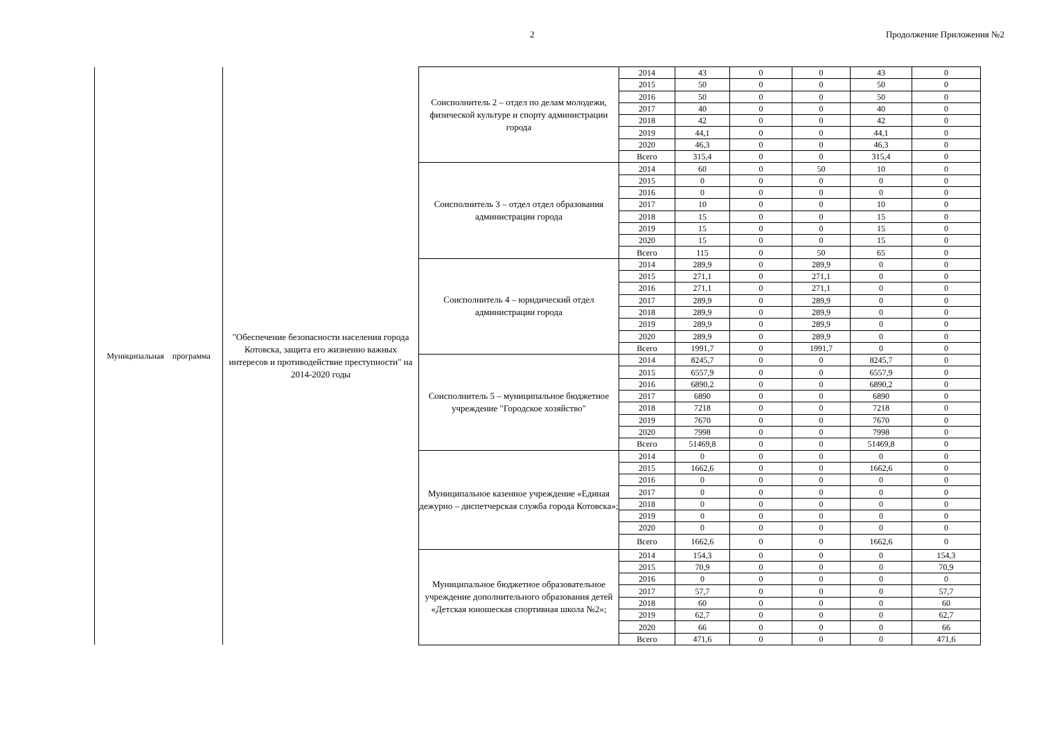2 Продолжение Приложения №2
| Муниципальная программа | "Обеспечение безопасности населения города Котовска, защита его жизненно важных интересов и противодействие преступности" на 2014-2020 годы | Соисполнитель 2 – отдел по делам молодежи, физической культуре и спорту администрации города | 2014 | 43 | 0 | 0 | 43 | 0 |
| | | | 2015 | 50 | 0 | 0 | 50 | 0 |
| | | | 2016 | 50 | 0 | 0 | 50 | 0 |
| | | | 2017 | 40 | 0 | 0 | 40 | 0 |
| | | | 2018 | 42 | 0 | 0 | 42 | 0 |
| | | | 2019 | 44,1 | 0 | 0 | 44,1 | 0 |
| | | | 2020 | 46,3 | 0 | 0 | 46,3 | 0 |
| | | | Всего | 315,4 | 0 | 0 | 315,4 | 0 |
| | | Соисполнитель 3 – отдел отдел образования администрации города | 2014 | 60 | 0 | 50 | 10 | 0 |
| | | | 2015 | 0 | 0 | 0 | 0 | 0 |
| | | | 2016 | 0 | 0 | 0 | 0 | 0 |
| | | | 2017 | 10 | 0 | 0 | 10 | 0 |
| | | | 2018 | 15 | 0 | 0 | 15 | 0 |
| | | | 2019 | 15 | 0 | 0 | 15 | 0 |
| | | | 2020 | 15 | 0 | 0 | 15 | 0 |
| | | | Всего | 115 | 0 | 50 | 65 | 0 |
| | | Соисполнитель 4 – юридический отдел администрации города | 2014 | 289,9 | 0 | 289,9 | 0 | 0 |
| | | | 2015 | 271,1 | 0 | 271,1 | 0 | 0 |
| | | | 2016 | 271,1 | 0 | 271,1 | 0 | 0 |
| | | | 2017 | 289,9 | 0 | 289,9 | 0 | 0 |
| | | | 2018 | 289,9 | 0 | 289,9 | 0 | 0 |
| | | | 2019 | 289,9 | 0 | 289,9 | 0 | 0 |
| | | | 2020 | 289,9 | 0 | 289,9 | 0 | 0 |
| | | | Всего | 1991,7 | 0 | 1991,7 | 0 | 0 |
| | | Соисполнитель 5 – муниципальное бюджетное учреждение "Городское хозяйство" | 2014 | 8245,7 | 0 | 0 | 8245,7 | 0 |
| | | | 2015 | 6557,9 | 0 | 0 | 6557,9 | 0 |
| | | | 2016 | 6890,2 | 0 | 0 | 6890,2 | 0 |
| | | | 2017 | 6890 | 0 | 0 | 6890 | 0 |
| | | | 2018 | 7218 | 0 | 0 | 7218 | 0 |
| | | | 2019 | 7670 | 0 | 0 | 7670 | 0 |
| | | | 2020 | 7998 | 0 | 0 | 7998 | 0 |
| | | | Всего | 51469,8 | 0 | 0 | 51469,8 | 0 |
| | | Муниципальное казенное учреждение «Единая дежурно – диспетчерская служба города Котовска»; | 2014 | 0 | 0 | 0 | 0 | 0 |
| | | | 2015 | 1662,6 | 0 | 0 | 1662,6 | 0 |
| | | | 2016 | 0 | 0 | 0 | 0 | 0 |
| | | | 2017 | 0 | 0 | 0 | 0 | 0 |
| | | | 2018 | 0 | 0 | 0 | 0 | 0 |
| | | | 2019 | 0 | 0 | 0 | 0 | 0 |
| | | | 2020 | 0 | 0 | 0 | 0 | 0 |
| | | | Всего | 1662,6 | 0 | 0 | 1662,6 | 0 |
| | | Муниципальное бюджетное образовательное учреждение дополнительного образования детей «Детская юношеская спортивная школа №2»; | 2014 | 154,3 | 0 | 0 | 0 | 154,3 |
| | | | 2015 | 70,9 | 0 | 0 | 0 | 70,9 |
| | | | 2016 | 0 | 0 | 0 | 0 | 0 |
| | | | 2017 | 57,7 | 0 | 0 | 0 | 57,7 |
| | | | 2018 | 60 | 0 | 0 | 0 | 60 |
| | | | 2019 | 62,7 | 0 | 0 | 0 | 62,7 |
| | | | 2020 | 66 | 0 | 0 | 0 | 66 |
| | | | Всего | 471,6 | 0 | 0 | 0 | 471,6 |